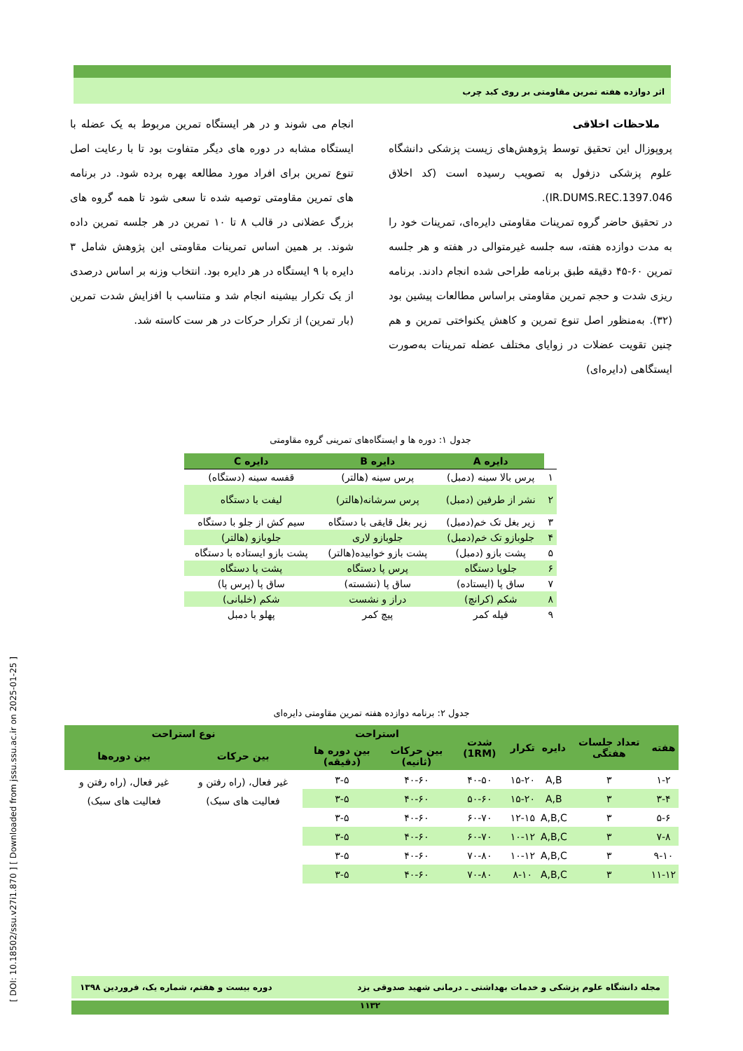اثر دوازده هفته تمرین مقاومتی بر روی کبد چرب
ملاحظات اخلاقی
پروپوزال این تحقیق توسط پژوهش‌های زیست پزشکی دانشگاه علوم پزشکی دزفول به تصویب رسیده است (کد اخلاق IR.DUMS.REC.1397.046).
در تحقیق حاضر گروه تمرینات مقاومتی دایره‌ای، تمرینات خود را به مدت دوازده هفته، سه جلسه غیرمتوالی در هفته و هر جلسه تمرین ۶۰-۴۵ دقیقه طبق برنامه طراحی شده انجام دادند. برنامه ریزی شدت و حجم تمرین مقاومتی براساس مطالعات پیشین بود (۳۲). به‌منظور اصل تنوع تمرین و کاهش یکنواختی تمرین و هم چنین تقویت عضلات در زوایای مختلف عضله تمرینات به‌صورت ایستگاهی (دایره‌ای)
انجام می شوند و در هر ایستگاه تمرین مربوط به یک عضله با ایستگاه مشابه در دوره های دیگر متفاوت بود تا با رعایت اصل تنوع تمرین برای افراد مورد مطالعه بهره برده شود. در برنامه های تمرین مقاومتی توصیه شده تا سعی شود تا همه گروه های بزرگ عضلانی در قالب ۸ تا ۱۰ تمرین در هر جلسه تمرین داده شوند. بر همین اساس تمرینات مقاومتی این پژوهش شامل ۳ دایره با ۹ ایستگاه در هر دایره بود. انتخاب وزنه بر اساس درصدی از یک تکرار بیشینه انجام شد و متناسب با افزایش شدت تمرین (بار تمرین) از تکرار حرکات در هر ست کاسته شد.
جدول ۱: دوره ها و ایستگاه‌های تمرینی گروه مقاومتی
| | دایره A | دایره B | دایره C |
| --- | --- | --- | --- |
| ۱ | پرس بالا سینه (دمبل) | پرس سینه (هالتر) | قفسه سینه (دستگاه) |
| ۲ | نشر از طرفین (دمبل) | پرس سرشانه(هالتر) | لیفت با دستگاه |
| ۳ | زیر بغل تک خم(دمبل) | زیر بغل قایقی با دستگاه | سیم کش از جلو با دستگاه |
| ۴ | جلوبازو تک خم(دمبل) | جلوبازو لاری | جلوبازو (هالتر) |
| ۵ | پشت بازو (دمبل) | پشت بازو خوابیده(هالتر) | پشت بازو ایستاده با دستگاه |
| ۶ | جلوپا دستگاه | پرس پا دستگاه | پشت پا دستگاه |
| ۷ | ساق پا (ایستاده) | ساق پا (نشسته) | ساق پا (پرس پا) |
| ۸ | شکم (کرانچ) | دراز و نشست | شکم (خلبانی) |
| ۹ | فیله کمر | پیچ کمر | پهلو با دمبل |
جدول ۲: برنامه دوازده هفته تمرین مقاومتی دایره‌ای
| هفته | تعداد جلسات هفتگی | دایره | تکرار | شدت (1RM) | استراحت | | نوع استراحت | |
| --- | --- | --- | --- | --- | --- | --- | --- | --- |
| | | | | | بین حرکات (ثانیه) | بین دوره ها (دقیقه) | بین حرکات | بین دوره‌ها |
| ۱-۲ | ۳ | A,B | ۱۵-۲۰ | ۴۰-۵۰ | ۴۰-۶۰ | ۳-۵ | غیر فعال، (راه رفتن و فعالیت های سبک) | غیر فعال، (راه رفتن و فعالیت های سبک) |
| ۳-۴ | ۳ | A,B | ۱۵-۲۰ | ۵۰-۶۰ | ۴۰-۶۰ | ۳-۵ | | |
| ۵-۶ | ۳ | A,B,C | ۱۲-۱۵ | ۶۰-۷۰ | ۴۰-۶۰ | ۳-۵ | | |
| ۷-۸ | ۳ | A,B,C | ۱۰-۱۲ | ۶۰-۷۰ | ۴۰-۶۰ | ۳-۵ | | |
| ۹-۱۰ | ۳ | A,B,C | ۱۰-۱۲ | ۷۰-۸۰ | ۴۰-۶۰ | ۳-۵ | | |
| ۱۱-۱۲ | ۳ | A,B,C | ۸-۱۰ | ۷۰-۸۰ | ۴۰-۶۰ | ۳-۵ | | |
مجله دانشگاه علوم پزشکی و خدمات بهداشتی ـ درمانی شهید صدوقی یزد دوره بیست و هفتم، شماره یک، فروردین ۱۳۹۸
۱۱۳۲
[ DOI: 10.18502/ssu.v27i1.870 ] [ Downloaded from jssu.ssu.ac.ir on 2025-01-25 ]